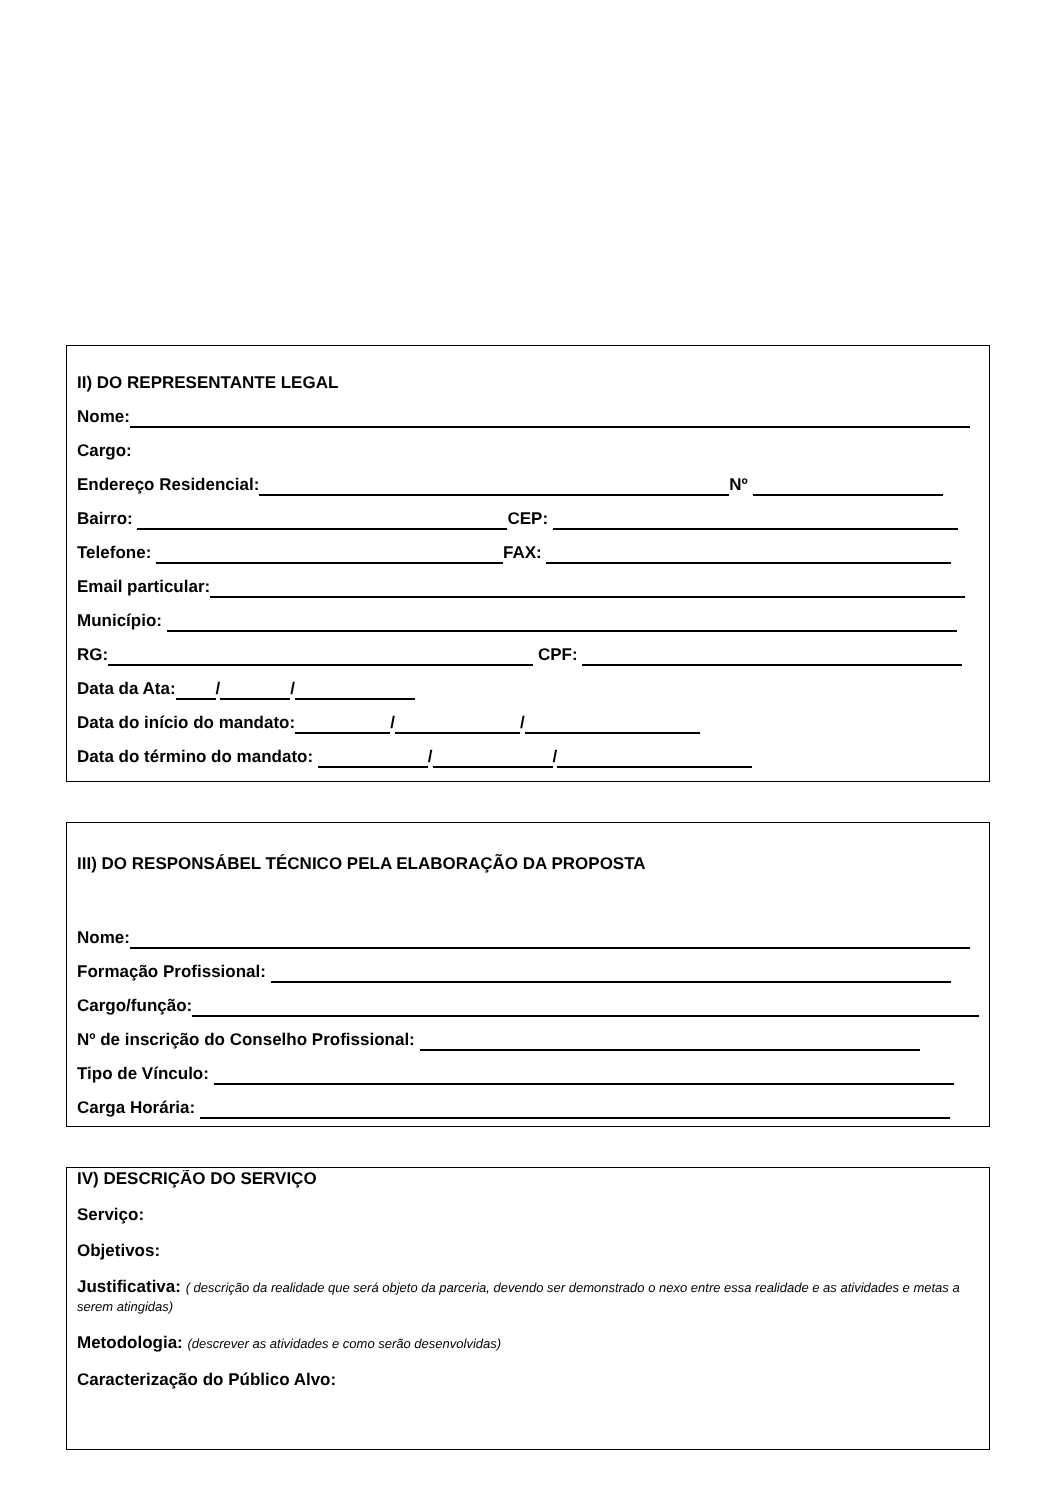II) DO REPRESENTANTE LEGAL
Nome:
Cargo:
Endereço Residencial: Nº
Bairro: CEP:
Telefone: FAX:
Email particular:
Município:
RG: CPF:
Data da Ata: / /
Data do início do mandato: / /
Data do término do mandato: / /
III) DO RESPONSÁBEL TÉCNICO PELA ELABORAÇÃO DA PROPOSTA
Nome:
Formação Profissional:
Cargo/função:
Nº de inscrição do Conselho Profissional:
Tipo de Vínculo:
Carga Horária:
IV) DESCRIÇÃO DO SERVIÇO
Serviço:
Objetivos:
Justificativa: ( descrição da realidade que será objeto da parceria, devendo ser demonstrado o nexo entre essa realidade e as atividades e metas a serem atingidas)
Metodologia: (descrever as atividades e como serão desenvolvidas)
Caracterização do Público Alvo: